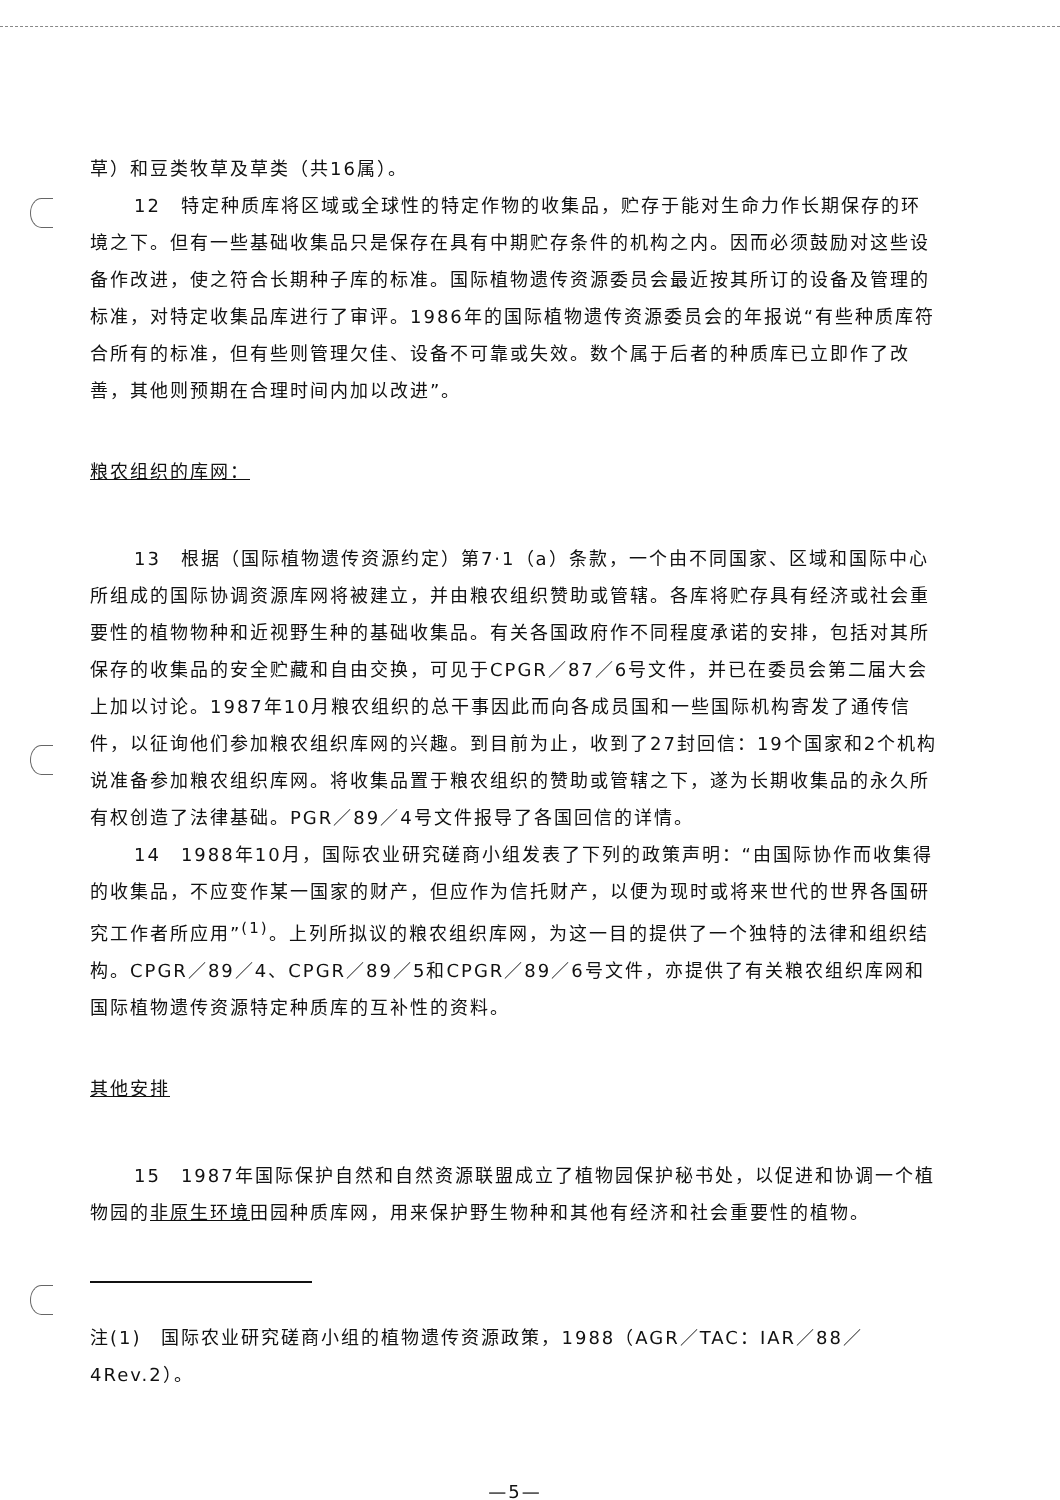草）和豆类牧草及草类（共16属）。
12　特定种质库将区域或全球性的特定作物的收集品，贮存于能对生命力作长期保存的环境之下。但有一些基础收集品只是保存在具有中期贮存条件的机构之内。因而必须鼓励对这些设备作改进，使之符合长期种子库的标准。国际植物遗传资源委员会最近按其所订的设备及管理的标准，对特定收集品库进行了审评。1986年的国际植物遗传资源委员会的年报说“有些种质库符合所有的标准，但有些则管理欠佳、设备不可靠或失效。数个属于后者的种质库已立即作了改善，其他则预期在合理时间内加以改进”。
粮农组织的库网：
13　根据（国际植物遗传资源约定）第7·1（a）条款，一个由不同国家、区域和国际中心所组成的国际协调资源库网将被建立，并由粮农组织赞助或管辖。各库将贮存具有经济或社会重要性的植物物种和近视野生种的基础收集品。有关各国政府作不同程度承诺的安排，包括对其所保存的收集品的安全贮藏和自由交换，可见于CPGR／87／6号文件，并已在委员会第二届大会上加以讨论。1987年10月粮农组织的总干事因此而向各成员国和一些国际机构寄发了通传信件，以征询他们参加粮农组织库网的兴趣。到目前为止，收到了27封回信：19个国家和2个机构说准备参加粮农组织库网。将收集品置于粮农组织的赞助或管辖之下，遂为长期收集品的永久所有权创造了法律基础。PGR／89／4号文件报导了各国回信的详情。
14　1988年10月，国际农业研究磋商小组发表了下列的政策声明：“由国际协作而收集得的收集品，不应变作某一国家的财产，但应作为信托财产，以便为现时或将来世代的世界各国研究工作者所应用”<sup>(1)</sup>。上列所拟议的粮农组织库网，为这一目的提供了一个独特的法律和组织结构。CPGR／89／4、CPGR／89／5和CPGR／89／6号文件，亦提供了有关粮农组织库网和国际植物遗传资源特定种质库的互补性的资料。
其他安排
15　1987年国际保护自然和自然资源联盟成立了植物园保护秘书处，以促进和协调一个植物园的非原生环境田园种质库网，用来保护野生物种和其他有经济和社会重要性的植物。
注(1)　国际农业研究磋商小组的植物遗传资源政策，1988（AGR／TAC：IAR／88／4Rev.2）。
—5—